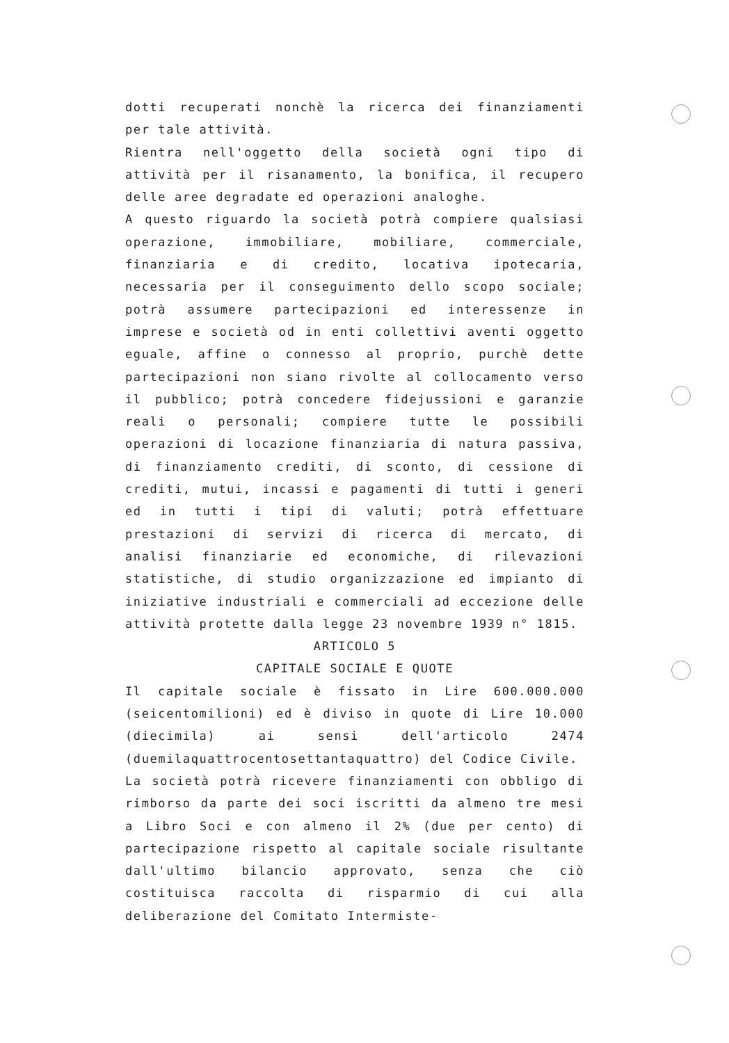dotti recuperati nonchè la ricerca dei finanziamenti per tale attività.
Rientra nell'oggetto della società ogni tipo di attività per il risanamento, la bonifica, il recupero delle aree degradate ed operazioni analoghe.
A questo riguardo la società potrà compiere qualsiasi operazione, immobiliare, mobiliare, commerciale, finanziaria e di credito, locativa ipotecaria, necessaria per il conseguimento dello scopo sociale; potrà assumere partecipazioni ed interessenze in imprese e società od in enti collettivi aventi oggetto eguale, affine o connesso al proprio, purchè dette partecipazioni non siano rivolte al collocamento verso il pubblico; potrà concedere fidejussioni e garanzie reali o personali; compiere tutte le possibili operazioni di locazione finanziaria di natura passiva, di finanziamento crediti, di sconto, di cessione di crediti, mutui, incassi e pagamenti di tutti i generi ed in tutti i tipi di valuti; potrà effettuare prestazioni di servizi di ricerca di mercato, di analisi finanziarie ed economiche, di rilevazioni statistiche, di studio organizzazione ed impianto di iniziative industriali e commerciali ad eccezione delle attività protette dalla legge 23 novembre 1939 n° 1815.
ARTICOLO 5
CAPITALE SOCIALE E QUOTE
Il capitale sociale è fissato in Lire 600.000.000 (seicentomilioni) ed è diviso in quote di Lire 10.000 (diecimila) ai sensi dell'articolo 2474 (duemilaquattrocentosettantaquattro) del Codice Civile.
La società potrà ricevere finanziamenti con obbligo di rimborso da parte dei soci iscritti da almeno tre mesi a Libro Soci e con almeno il 2% (due per cento) di partecipazione rispetto al capitale sociale risultante dall'ultimo bilancio approvato, senza che ciò costituisca raccolta di risparmio di cui alla deliberazione del Comitato Intermiste-